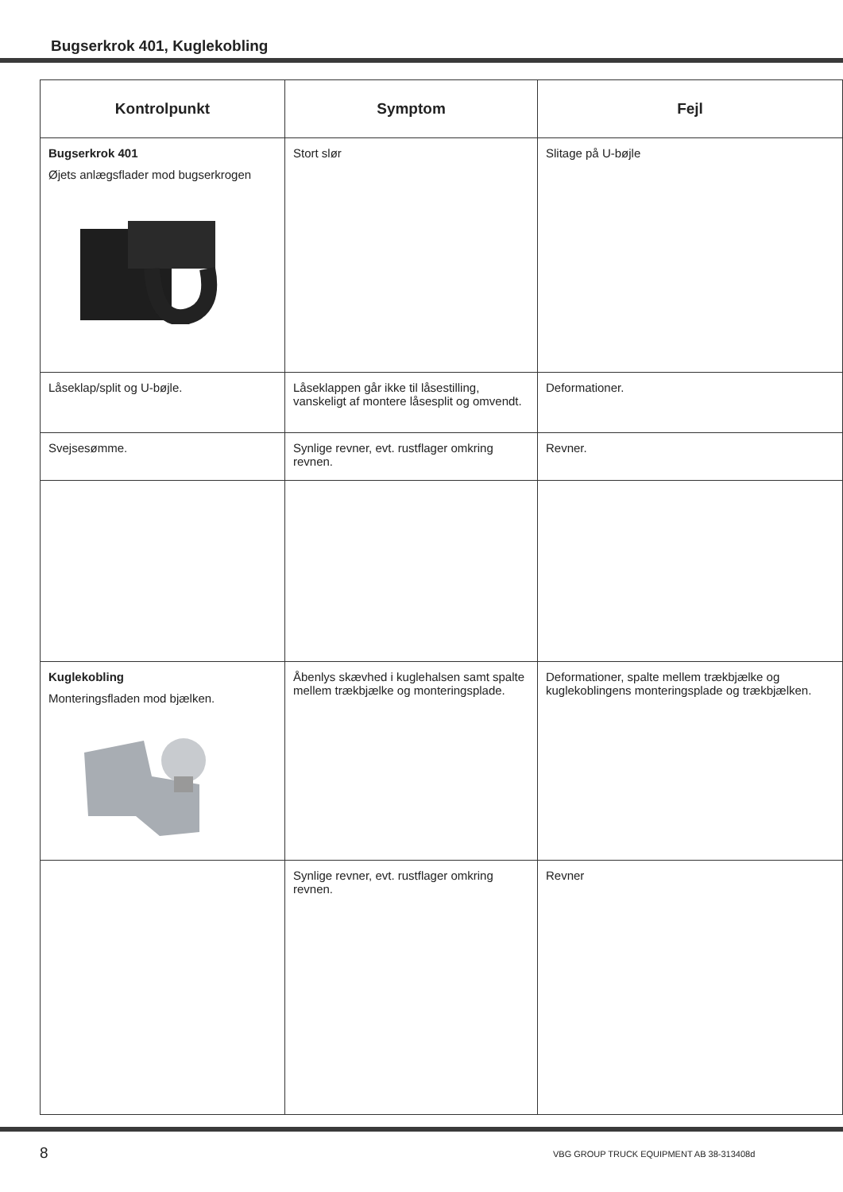Bugserkrok 401, Kuglekobling
| Kontrolpunkt | Symptom | Fejl |
| --- | --- | --- |
| Bugserkrok 401 Øjets anlægsflader mod bugserkrogen | Stort slør | Slitage på U-bøjle |
| Låseklap/split og U-bøjle. | Låseklappen går ikke til låsestilling, vanskeligt af montere låsesplit og omvendt. | Deformationer. |
| Svejsesømme. | Synlige revner, evt. rustflager omkring revnen. | Revner. |
| Kuglekobling Monteringsfladen mod bjælken. | Åbenlys skævhed i kuglehalsen samt spalte mellem trækbjælke og monteringsplade. | Deformationer, spalte mellem trækbjælke og kuglekoblingens monteringsplade og trækbjælken. |
| | Synlige revner, evt. rustflager omkring revnen. | Revner |
8
VBG GROUP TRUCK EQUIPMENT AB 38-313408d